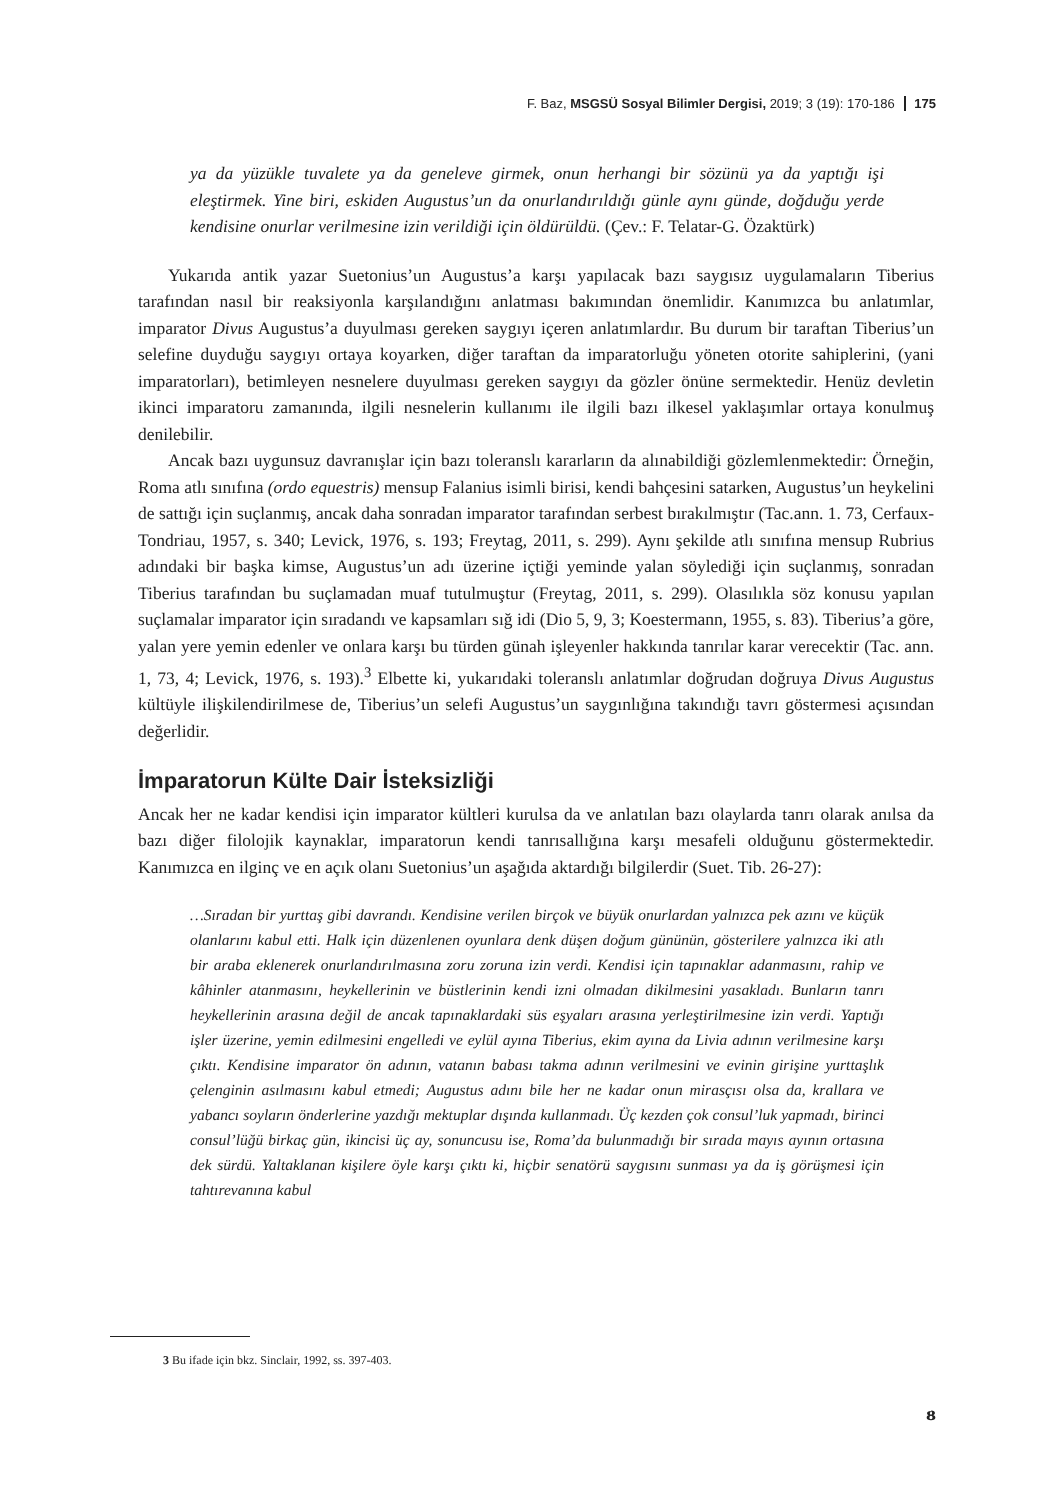F. Baz, MSGSÜ Sosyal Bilimler Dergisi, 2019; 3 (19): 170-186 175
ya da yüzükle tuvalete ya da geneleve girmek, onun herhangi bir sözünü ya da yaptığı işi eleştirmek. Yine biri, eskiden Augustus’un da onurlandırıldığı günle aynı günde, doğduğu yerde kendisine onurlar verilmesine izin verildiği için öldürüldü. (Çev.: F. Telatar-G. Özaktürk)
Yukarıda antik yazar Suetonius’un Augustus’a karşı yapılacak bazı saygısız uygulamaların Tiberius tarafından nasıl bir reaksiyonla karşılandığını anlatması bakımından önemlidir. Kanımızca bu anlatımlar, imparator Divus Augustus’a duyulması gereken saygıyı içeren anlatımlardır. Bu durum bir taraftan Tiberius’un selefine duyduğu saygıyı ortaya koyarken, diğer taraftan da imparatorluğu yöneten otorite sahiplerini, (yani imparatorları), betimleyen nesnelere duyulması gereken saygıyı da gözler önüne sermektedir. Henüz devletin ikinci imparatoru zamanında, ilgili nesnelerin kullanımı ile ilgili bazı ilkesel yaklaşımlar ortaya konulmuş denilebilir.
Ancak bazı uygunsuz davranışlar için bazı toleranslı kararların da alınabildiği gözlemlenmektedir: Örneğin, Roma atlı sınıfına (ordo equestris) mensup Falanius isimli birisi, kendi bahçesini satarken, Augustus’un heykelini de sattığı için suçlanmış, ancak daha sonradan imparator tarafından serbest bırakılmıştır (Tac.ann. 1. 73, Cerfaux-Tondriau, 1957, s. 340; Levick, 1976, s. 193; Freytag, 2011, s. 299). Aynı şekilde atlı sınıfına mensup Rubrius adındaki bir başka kimse, Augustus’un adı üzerine içtiği yeminde yalan söylediği için suçlanmış, sonradan Tiberius tarafından bu suçlamadan muaf tutulmuştur (Freytag, 2011, s. 299). Olasılıkla söz konusu yapılan suçlamalar imparator için sıradandı ve kapsamları sığ idi (Dio 5, 9, 3; Koestermann, 1955, s. 83). Tiberius’a göre, yalan yere yemin edenler ve onlara karşı bu türden günah işleyenler hakkında tanrılar karar verecektir (Tac. ann. 1, 73, 4; Levick, 1976, s. 193).<sup>3</sup> Elbette ki, yukarıdaki toleranslı anlatımlar doğrudan doğruya Divus Augustus kültüyle ilişkilendirilmese de, Tiberius’un selefi Augustus’un saygınlığına takındığı tavrı göstermesi açısından değerlidir.
İmparatorun Külte Dair İsteksizliği
Ancak her ne kadar kendisi için imparator kültleri kurulsa da ve anlatılan bazı olaylarda tanrı olarak anılsa da bazı diğer filolojik kaynaklar, imparatorun kendi tanrısallığına karşı mesafeli olduğunu göstermektedir. Kanımızca en ilginç ve en açık olanı Suetonius’un aşağıda aktardığı bilgilerdir (Suet. Tib. 26-27):
…Sıradan bir yurttaş gibi davrandı. Kendisine verilen birçok ve büyük onurlardan yalnızca pek azını ve küçük olanlarını kabul etti. Halk için düzenlenen oyunlara denk düşen doğum gününün, gösterilere yalnızca iki atlı bir araba eklenerek onurlandırılmasına zoru zoruna izin verdi. Kendisi için tapınaklar adanmasını, rahip ve kâhinler atanmasını, heykellerinin ve büstlerinin kendi izni olmadan dikilmesini yasakladı. Bunların tanrı heykellerinin arasına değil de ancak tapınaklardaki süs eşyaları arasına yerleştirilmesine izin verdi. Yaptığı işler üzerine, yemin edilmesini engelledi ve eylül ayına Tiberius, ekim ayına da Livia adının verilmesine karşı çıktı. Kendisine imparator ön adının, vatanın babası takma adının verilmesini ve evinin girişine yurttaşlık çelenginin asılmasını kabul etmedi; Augustus adını bile her ne kadar onun mirasçısı olsa da, krallara ve yabancı soyların önderlerine yazdığı mektuplar dışında kullanmadı. Üç kezden çok consul’luk yapmadı, birinci consul’lüğü birkaç gün, ikincisi üç ay, sonuncusu ise, Roma’da bulunmadığı bir sırada mayıs ayının ortasına dek sürdü. Yaltaklanan kişilere öyle karşı çıktı ki, hiçbir senatörü saygısını sunması ya da iş görüşmesi için tahtırevanına kabul
3 Bu ifade için bkz. Sinclair, 1992, ss. 397-403.
ᴕ